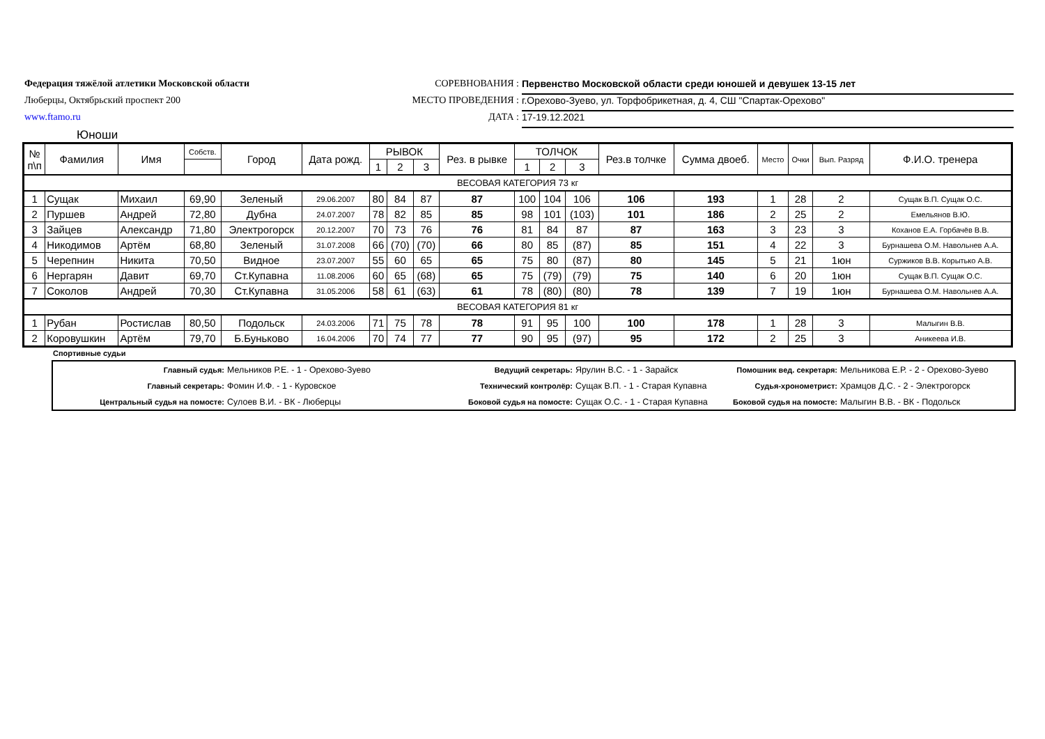Федерация тяжёлой атлетики Московской области
Люберцы, Октябрьский проспект 200
www.ftamo.ru
СОРЕВНОВАНИЯ : Первенство Московской области среди юношей и девушек 13-15 лет
МЕСТО ПРОВЕДЕНИЯ : г.Орехово-Зуево, ул. Торфобрикетная, д. 4, СШ "Спартак-Орехово"
ДАТА : 17-19.12.2021
Юноши
| № п\п | Фамилия | Имя | Собств. | Город | Дата рожд. | РЫВОК | | | Рез. в рывке | ТОЛЧОК | | | Рез.в толчке | Сумма двоеб. | Место | Очки | Вып. Разряд | Ф.И.О. тренера |
| --- | --- | --- | --- | --- | --- | --- | --- | --- | --- | --- | --- | --- | --- | --- | --- | --- | --- | --- |
| | | | | | | 1 | 2 | 3 | | 1 | 2 | 3 | | | | | | |
| ВЕСОВАЯ КАТЕГОРИЯ 73 кг | | | | | | | | | | | | | | | | | | |
| 1 | Сущак | Михаил | 69,90 | Зеленый | 29.06.2007 | 80 | 84 | 87 | 87 | 100 | 104 | 106 | 106 | 193 | 1 | 28 | 2 | Сущак В.П. Сущак О.С. |
| 2 | Пуршев | Андрей | 72,80 | Дубна | 24.07.2007 | 78 | 82 | 85 | 85 | 98 | 101 | (103) | 101 | 186 | 2 | 25 | 2 | Емельянов В.Ю. |
| 3 | Зайцев | Александр | 71,80 | Электрогорск | 20.12.2007 | 70 | 73 | 76 | 76 | 81 | 84 | 87 | 87 | 163 | 3 | 23 | 3 | Коханов Е.А. Горбачёв В.В. |
| 4 | Никодимов | Артём | 68,80 | Зеленый | 31.07.2008 | 66 | (70) | (70) | 66 | 80 | 85 | (87) | 85 | 151 | 4 | 22 | 3 | Бурнашева О.М. Навольнев А.А. |
| 5 | Черепнин | Никита | 70,50 | Видное | 23.07.2007 | 55 | 60 | 65 | 65 | 75 | 80 | (87) | 80 | 145 | 5 | 21 | 1юн | Суржиков В.В. Корытько А.В. |
| 6 | Нергарян | Давит | 69,70 | Ст.Купавна | 11.08.2006 | 60 | 65 | (68) | 65 | 75 | (79) | (79) | 75 | 140 | 6 | 20 | 1юн | Сущак В.П. Сущак О.С. |
| 7 | Соколов | Андрей | 70,30 | Ст.Купавна | 31.05.2006 | 58 | 61 | (63) | 61 | 78 | (80) | (80) | 78 | 139 | 7 | 19 | 1юн | Бурнашева О.М. Навольнев А.А. |
| ВЕСОВАЯ КАТЕГОРИЯ 81 кг | | | | | | | | | | | | | | | | | | |
| 1 | Рубан | Ростислав | 80,50 | Подольск | 24.03.2006 | 71 | 75 | 78 | 78 | 91 | 95 | 100 | 100 | 178 | 1 | 28 | 3 | Малыгин В.В. |
| 2 | Коровушкин | Артём | 79,70 | Б.Буньково | 16.04.2006 | 70 | 74 | 77 | 77 | 90 | 95 | (97) | 95 | 172 | 2 | 25 | 3 | Аникеева И.В. |
Спортивные судьи
Главный судья: Мельников Р.Е. - 1 - Орехово-Зуево Ведущий секретарь: Ярулин В.С. - 1 - Зарайск Помошник вед. секретаря: Мельникова Е.Р. - 2 - Орехово-Зуево
Главный секретарь: Фомин И.Ф. - 1 - Куровское Технический контролёр: Сущак В.П. - 1 - Старая Купавна Судья-хронометрист: Храмцов Д.С. - 2 - Электрогорск
Центральный судья на помосте: Сулоев В.И. - ВК - Люберцы Боковой судья на помосте: Сущак О.С. - 1 - Старая Купавна Боковой судья на помосте: Малыгин В.В. - ВК - Подольск